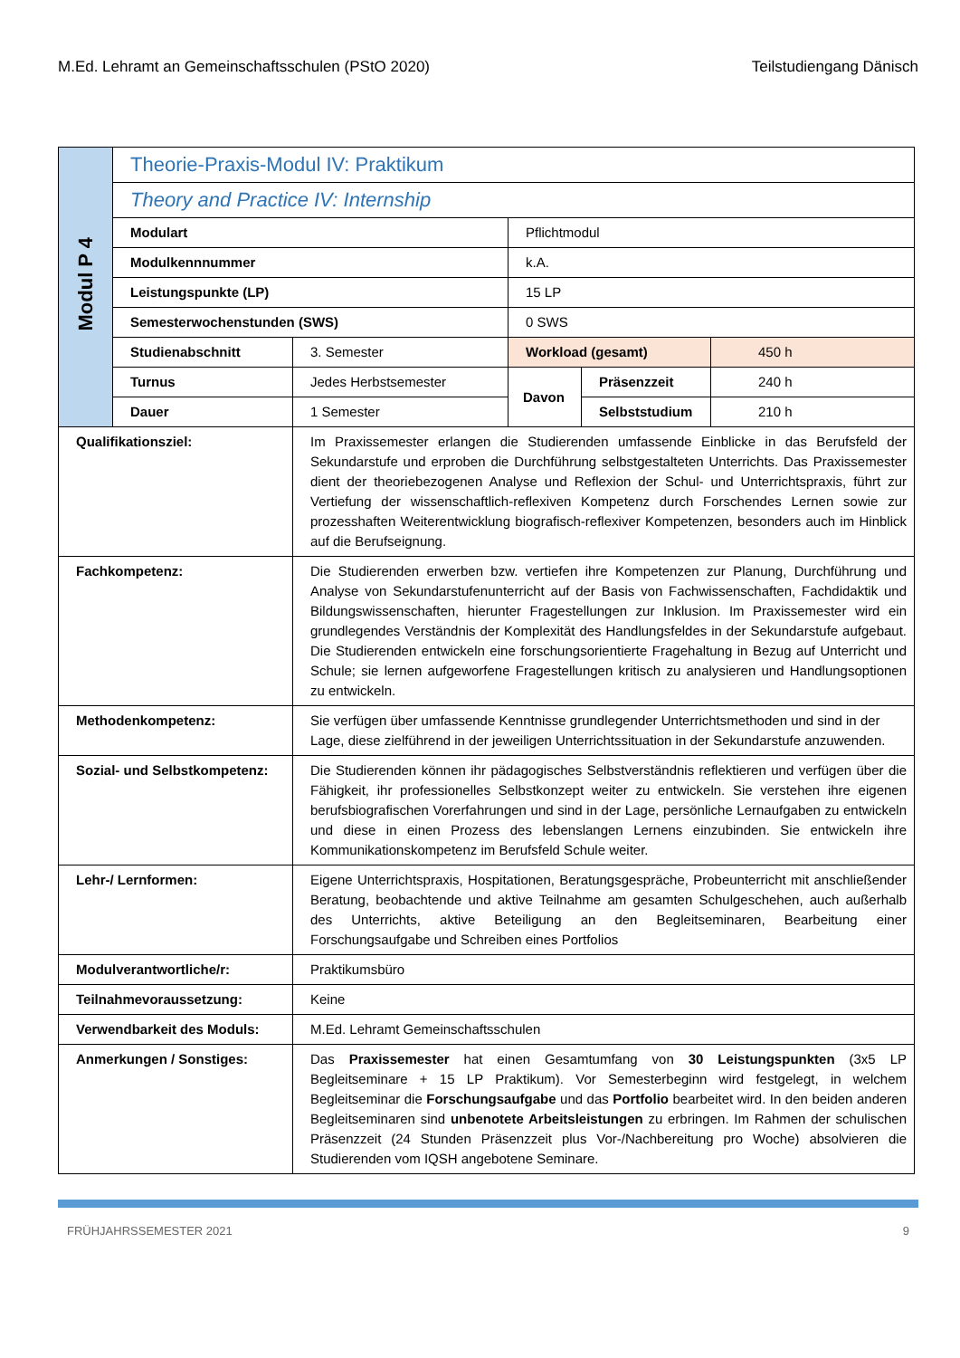M.Ed. Lehramt an Gemeinschaftsschulen (PStO 2020) Teilstudiengang Dänisch
| Modul P 4 | Theorie-Praxis-Modul IV: Praktikum | | | | |
| | Theory and Practice IV: Internship | | | | |
| | Modulart | | Pflichtmodul | | |
| | Modulkennnummer | | k.A. | | |
| | Leistungspunkte (LP) | | 15 LP | | |
| | Semesterwochenstunden (SWS) | | 0 SWS | | |
| | Studienabschnitt | 3. Semester | Workload (gesamt) | | 450 h |
| | Turnus | Jedes Herbstsemester | Davon | Präsenzzeit | 240 h |
| | Dauer | 1 Semester | | Selbststudium | 210 h |
| Qualifikationsziel: | | Im Praxissemester erlangen die Studierenden umfassende Einblicke in das Berufsfeld der Sekundarstufe und erproben die Durchführung selbstgestalteten Unterrichts. Das Praxissemester dient der theoriebezogenen Analyse und Reflexion der Schul- und Unterrichtspraxis, führt zur Vertiefung der wissenschaftlich-reflexiven Kompetenz durch Forschendes Lernen sowie zur prozesshaften Weiterentwicklung biografisch-reflexiver Kompetenzen, besonders auch im Hinblick auf die Berufseignung. | | | |
| Fachkompetenz: | | Die Studierenden erwerben bzw. vertiefen ihre Kompetenzen zur Planung, Durchführung und Analyse von Sekundarstufenunterricht auf der Basis von Fachwissenschaften, Fachdidaktik und Bildungswissenschaften, hierunter Fragestellungen zur Inklusion. Im Praxissemester wird ein grundlegendes Verständnis der Komplexität des Handlungsfeldes in der Sekundarstufe aufgebaut. Die Studierenden entwickeln eine forschungsorientierte Fragehaltung in Bezug auf Unterricht und Schule; sie lernen aufgeworfene Fragestellungen kritisch zu analysieren und Handlungsoptionen zu entwickeln. | | | |
| Methodenkompetenz: | | Sie verfügen über umfassende Kenntnisse grundlegender Unterrichtsmethoden und sind in der Lage, diese zielführend in der jeweiligen Unterrichtssituation in der Sekundarstufe anzuwenden. | | | |
| Sozial- und Selbstkompetenz: | | Die Studierenden können ihr pädagogisches Selbstverständnis reflektieren und verfügen über die Fähigkeit, ihr professionelles Selbstkonzept weiter zu entwickeln. Sie verstehen ihre eigenen berufsbiografischen Vorerfahrungen und sind in der Lage, persönliche Lernaufgaben zu entwickeln und diese in einen Prozess des lebenslangen Lernens einzubinden. Sie entwickeln ihre Kommunikationskompetenz im Berufsfeld Schule weiter. | | | |
| Lehr-/ Lernformen: | | Eigene Unterrichtspraxis, Hospitationen, Beratungsgespräche, Probeunterricht mit anschließender Beratung, beobachtende und aktive Teilnahme am gesamten Schulgeschehen, auch außerhalb des Unterrichts, aktive Beteiligung an den Begleitseminaren, Bearbeitung einer Forschungsaufgabe und Schreiben eines Portfolios | | | |
| Modulverantwortliche/r: | | Praktikumsbüro | | | |
| Teilnahmevoraussetzung: | | Keine | | | |
| Verwendbarkeit des Moduls: | | M.Ed. Lehramt Gemeinschaftsschulen | | | |
| Anmerkungen / Sonstiges: | | Das Praxissemester hat einen Gesamtumfang von 30 Leistungspunkten (3x5 LP Begleitseminare + 15 LP Praktikum). Vor Semesterbeginn wird festgelegt, in welchem Begleitseminar die Forschungsaufgabe und das Portfolio bearbeitet wird. In den beiden anderen Begleitseminaren sind unbenotete Arbeitsleistungen zu erbringen. Im Rahmen der schulischen Präsenzzeit (24 Stunden Präsenzzeit plus Vor-/Nachbereitung pro Woche) absolvieren die Studierenden vom IQSH angebotene Seminare. | | | |
FRÜHJAHRSSEMESTER 2021 9